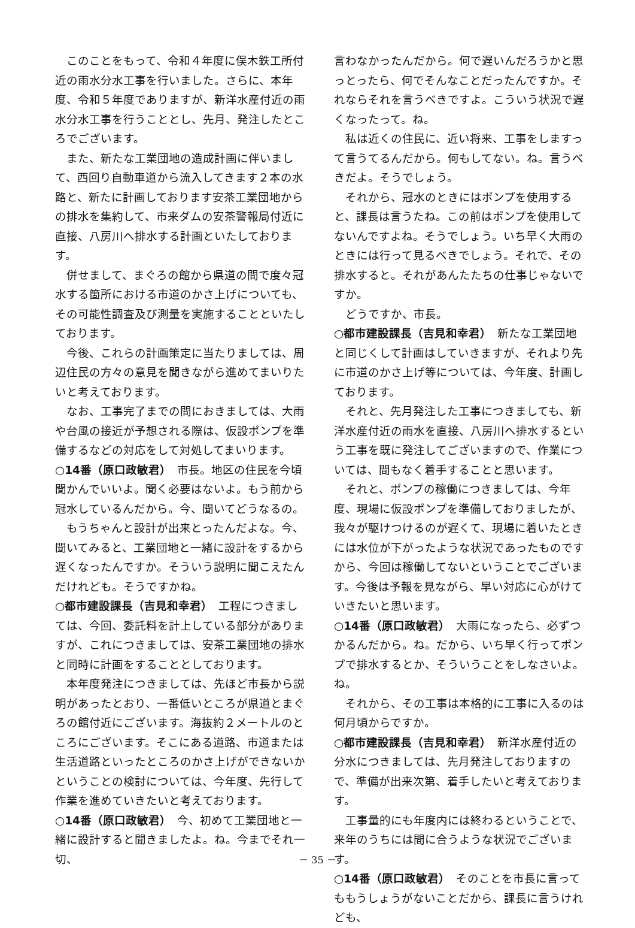このことをもって、令和４年度に俣木鉄工所付近の雨水分水工事を行いました。さらに、本年度、令和５年度でありますが、新洋水産付近の雨水分水工事を行うこととし、先月、発注したところでございます。
また、新たな工業団地の造成計画に伴いまして、西回り自動車道から流入してきます２本の水路と、新たに計画しております安茶工業団地からの排水を集約して、市来ダムの安茶警報局付近に直接、八房川へ排水する計画といたしております。
併せまして、まぐろの館から県道の間で度々冠水する箇所における市道のかさ上げについても、その可能性調査及び測量を実施することといたしております。
今後、これらの計画策定に当たりましては、周辺住民の方々の意見を聞きながら進めてまいりたいと考えております。
なお、工事完了までの間におきましては、大雨や台風の接近が予想される際は、仮設ポンプを準備するなどの対応をして対処してまいります。
○14番（原口政敏君）　市長。地区の住民を今頃聞かんでいいよ。聞く必要はないよ。もう前から冠水しているんだから。今、聞いてどうなるの。
もうちゃんと設計が出来とったんだよな。今、聞いてみると、工業団地と一緒に設計をするから遅くなったんですか。そういう説明に聞こえたんだけれども。そうですかね。
○都市建設課長（吉見和幸君）　工程につきましては、今回、委託料を計上している部分がありますが、これにつきましては、安茶工業団地の排水と同時に計画をすることとしております。
本年度発注につきましては、先ほど市長から説明があったとおり、一番低いところが県道とまぐろの館付近にございます。海抜約２メートルのところにございます。そこにある道路、市道または生活道路といったところのかさ上げができないかということの検討については、今年度、先行して作業を進めていきたいと考えております。
○14番（原口政敏君）　今、初めて工業団地と一緒に設計すると聞きましたよ。ね。今までそれ一切、
言わなかったんだから。何で遅いんだろうかと思っとったら、何でそんなことだったんですか。それならそれを言うべきですよ。こういう状況で遅くなったって。ね。
私は近くの住民に、近い将来、工事をしますって言うてるんだから。何もしてない。ね。言うべきだよ。そうでしょう。
それから、冠水のときにはポンプを使用すると、課長は言うたね。この前はポンプを使用してないんですよね。そうでしょう。いち早く大雨のときには行って見るべきでしょう。それで、その排水すると。それがあんたたちの仕事じゃないですか。
どうですか、市長。
○都市建設課長（吉見和幸君）　新たな工業団地と同じくして計画はしていきますが、それより先に市道のかさ上げ等については、今年度、計画しております。
それと、先月発注した工事につきましても、新洋水産付近の雨水を直接、八房川へ排水するという工事を既に発注してございますので、作業については、間もなく着手することと思います。
それと、ポンプの稼働につきましては、今年度、現場に仮設ポンプを準備しておりましたが、我々が駆けつけるのが遅くて、現場に着いたときには水位が下がったような状況であったものですから、今回は稼働してないということでございます。今後は予報を見ながら、早い対応に心がけていきたいと思います。
○14番（原口政敏君）　大雨になったら、必ずつかるんだから。ね。だから、いち早く行ってポンプで排水するとか、そういうことをしなさいよ。ね。
それから、その工事は本格的に工事に入るのは何月頃からですか。
○都市建設課長（吉見和幸君）　新洋水産付近の分水につきましては、先月発注しておりますので、準備が出来次第、着手したいと考えております。
工事量的にも年度内には終わるということで、来年のうちには間に合うような状況でございます。
○14番（原口政敏君）　そのことを市長に言ってももうしょうがないことだから、課長に言うけれども、
－ 35 －